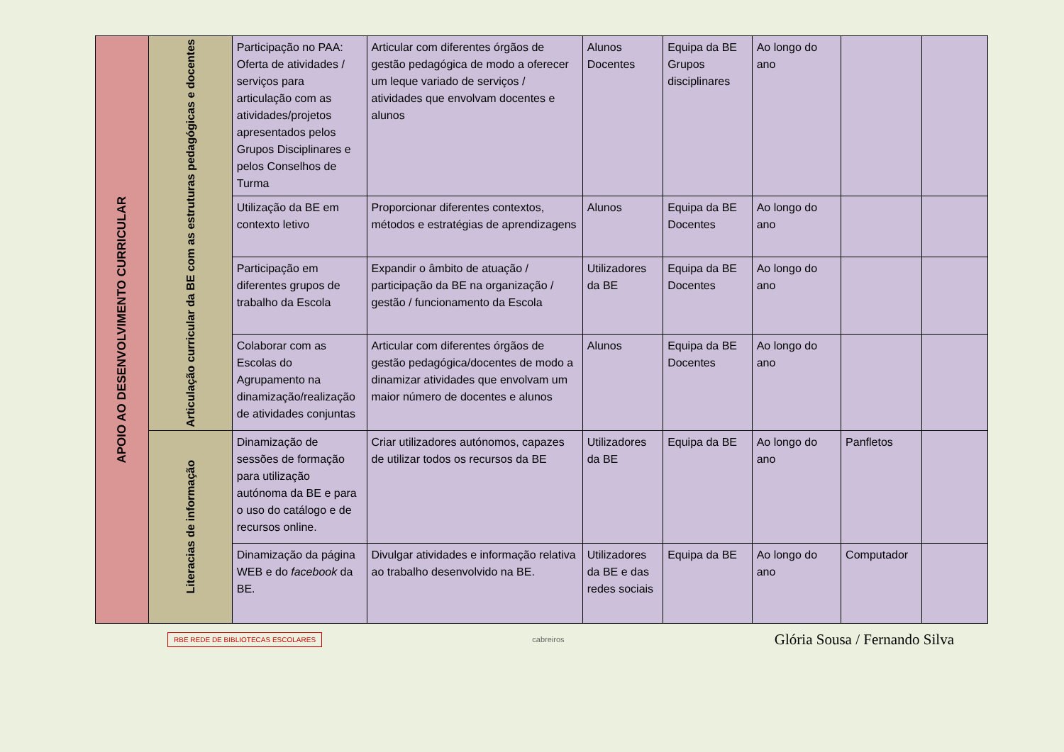| APOIO AO DESENVOLVIMENTO CURRICULAR | Articulação curricular da BE com as estruturas pedagógicas e docentes | Participação no PAA: Oferta de atividades / serviços para articulação com as atividades/projetos apresentados pelos Grupos Disciplinares e pelos Conselhos de Turma | Articular com diferentes órgãos de gestão pedagógica de modo a oferecer um leque variado de serviços / atividades que envolvam docentes e alunos | Alunos Docentes | Equipa da BE Grupos disciplinares | Ao longo do ano | | |
| | | Utilização da BE em contexto letivo | Proporcionar diferentes contextos, métodos e estratégias de aprendizagens | Alunos | Equipa da BE Docentes | Ao longo do ano | | |
| | | Participação em diferentes grupos de trabalho da Escola | Expandir o âmbito de atuação / participação da BE na organização / gestão / funcionamento da Escola | Utilizadores da BE | Equipa da BE Docentes | Ao longo do ano | | |
| | | Colaborar com as Escolas do Agrupamento na dinamização/realização de atividades conjuntas | Articular com diferentes órgãos de gestão pedagógica/docentes de modo a dinamizar atividades que envolvam um maior número de docentes e alunos | Alunos | Equipa da BE Docentes | Ao longo do ano | | |
| | Literacias de informação | Dinamização de sessões de formação para utilização autónoma da BE e para o uso do catálogo e de recursos online. | Criar utilizadores autónomos, capazes de utilizar todos os recursos da BE | Utilizadores da BE | Equipa da BE | Ao longo do ano | Panfletos | |
| | | Dinamização da página WEB e do facebook da BE. | Divulgar atividades e informação relativa ao trabalho desenvolvido na BE. | Utilizadores da BE e das redes sociais | Equipa da BE | Ao longo do ano | Computador | |
RBE REDE DE BIBLIOTECAS ESCOLARES cabreiros Glória Sousa / Fernando Silva